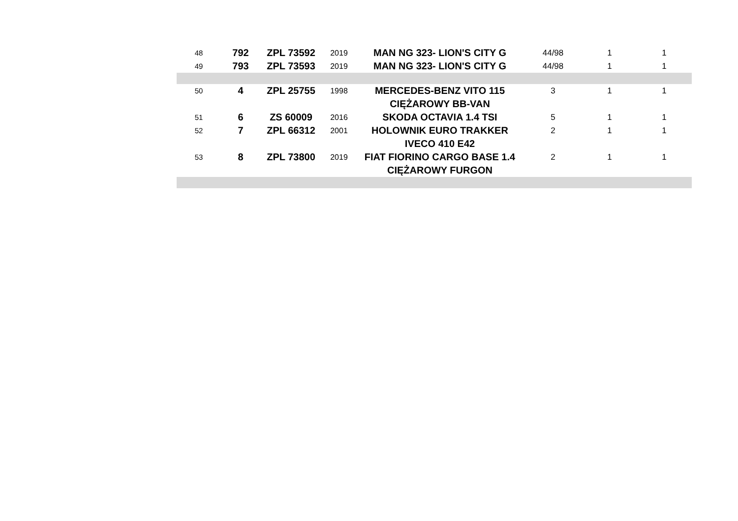| 48 | 792 | ZPL 73592 | 2019 | MAN NG 323- LION'S CITY G | 44/98 | 1 | 1 |
| 49 | 793 | ZPL 73593 | 2019 | MAN NG 323- LION'S CITY G | 44/98 | 1 | 1 |
| 50 | 4 | ZPL 25755 | 1998 | MERCEDES-BENZ VITO 115 CIĘŻAROWY BB-VAN | 3 | 1 | 1 |
| 51 | 6 | ZS 60009 | 2016 | SKODA OCTAVIA 1.4 TSI | 5 | 1 | 1 |
| 52 | 7 | ZPL 66312 | 2001 | HOLOWNIK EURO TRAKKER IVECO 410 E42 | 2 | 1 | 1 |
| 53 | 8 | ZPL 73800 | 2019 | FIAT FIORINO CARGO BASE 1.4 CIĘŻAROWY FURGON | 2 | 1 | 1 |